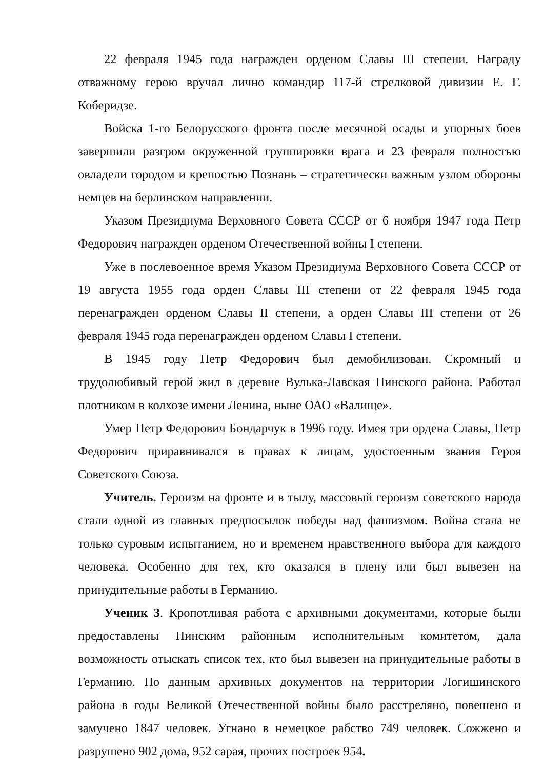22 февраля 1945 года награжден орденом Славы III степени. Награду отважному герою вручал лично командир 117-й стрелковой дивизии Е. Г. Коберидзе.
Войска 1-го Белорусского фронта после месячной осады и упорных боев завершили разгром окруженной группировки врага и 23 февраля полностью овладели городом и крепостью Познань – стратегически важным узлом обороны немцев на берлинском направлении.
Указом Президиума Верховного Совета СССР от 6 ноября 1947 года Петр Федорович награжден орденом Отечественной войны I степени.
Уже в послевоенное время Указом Президиума Верховного Совета СССР от 19 августа 1955 года орден Славы III степени от 22 февраля 1945 года перенагражден орденом Славы II степени, а орден Славы III степени от 26 февраля 1945 года перенагражден орденом Славы I степени.
В 1945 году Петр Федорович был демобилизован. Скромный и трудолюбивый герой жил в деревне Вулька-Лавская Пинского района. Работал плотником в колхозе имени Ленина, ныне ОАО «Валище».
Умер Петр Федорович Бондарчук в 1996 году. Имея три ордена Славы, Петр Федорович приравнивался в правах к лицам, удостоенным звания Героя Советского Союза.
Учитель. Героизм на фронте и в тылу, массовый героизм советского народа стали одной из главных предпосылок победы над фашизмом. Война стала не только суровым испытанием, но и временем нравственного выбора для каждого человека. Особенно для тех, кто оказался в плену или был вывезен на принудительные работы в Германию.
Ученик 3. Кропотливая работа с архивными документами, которые были предоставлены Пинским районным исполнительным комитетом, дала возможность отыскать список тех, кто был вывезен на принудительные работы в Германию. По данным архивных документов на территории Логишинского района в годы Великой Отечественной войны было расстреляно, повешено и замучено 1847 человек. Угнано в немецкое рабство 749 человек. Сожжено и разрушено 902 дома, 952 сарая, прочих построек 954.